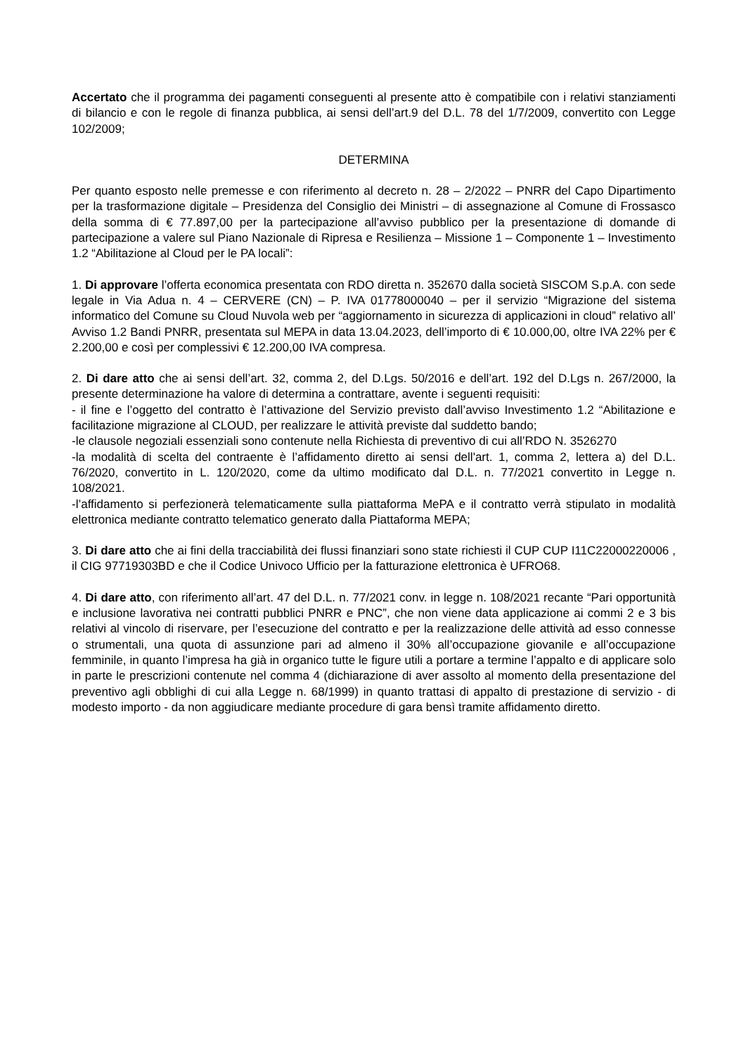Accertato che il programma dei pagamenti conseguenti al presente atto è compatibile con i relativi stanziamenti di bilancio e con le regole di finanza pubblica, ai sensi dell’art.9 del D.L. 78 del 1/7/2009, convertito con Legge 102/2009;
DETERMINA
Per quanto esposto nelle premesse e con riferimento al decreto n. 28 – 2/2022 – PNRR del Capo Dipartimento per la trasformazione digitale – Presidenza del Consiglio dei Ministri – di assegnazione al Comune di Frossasco della somma di € 77.897,00 per la partecipazione all’avviso pubblico per la presentazione di domande di partecipazione a valere sul Piano Nazionale di Ripresa e Resilienza – Missione 1 – Componente 1 – Investimento 1.2 “Abilitazione al Cloud per le PA locali”:
1. Di approvare l’offerta economica presentata con RDO diretta n. 352670 dalla società SISCOM S.p.A. con sede legale in Via Adua n. 4 – CERVERE (CN) – P. IVA 01778000040 – per il servizio “Migrazione del sistema informatico del Comune su Cloud Nuvola web per “aggiornamento in sicurezza di applicazioni in cloud” relativo all’ Avviso 1.2 Bandi PNRR, presentata sul MEPA in data 13.04.2023, dell’importo di € 10.000,00, oltre IVA 22% per € 2.200,00 e così per complessivi € 12.200,00 IVA compresa.
2. Di dare atto che ai sensi dell’art. 32, comma 2, del D.Lgs. 50/2016 e dell’art. 192 del D.Lgs n. 267/2000, la presente determinazione ha valore di determina a contrattare, avente i seguenti requisiti:
- il fine e l’oggetto del contratto è l’attivazione del Servizio previsto dall’avviso Investimento 1.2 “Abilitazione e facilitazione migrazione al CLOUD, per realizzare le attività previste dal suddetto bando;
-le clausole negoziali essenziali sono contenute nella Richiesta di preventivo di cui all’RDO N. 3526270
-la modalità di scelta del contraente è l’affidamento diretto ai sensi dell'art. 1, comma 2, lettera a) del D.L. 76/2020, convertito in L. 120/2020, come da ultimo modificato dal D.L. n. 77/2021 convertito in Legge n. 108/2021.
-l’affidamento si perfezionerà telematicamente sulla piattaforma MePA e il contratto verrà stipulato in modalità elettronica mediante contratto telematico generato dalla Piattaforma MEPA;
3. Di dare atto che ai fini della tracciabilità dei flussi finanziari sono state richiesti il CUP CUP I11C22000220006 , il CIG 97719303BD e che il Codice Univoco Ufficio per la fatturazione elettronica è UFRO68.
4. Di dare atto, con riferimento all’art. 47 del D.L. n. 77/2021 conv. in legge n. 108/2021 recante “Pari opportunità e inclusione lavorativa nei contratti pubblici PNRR e PNC”, che non viene data applicazione ai commi 2 e 3 bis relativi al vincolo di riservare, per l’esecuzione del contratto e per la realizzazione delle attività ad esso connesse o strumentali, una quota di assunzione pari ad almeno il 30% all’occupazione giovanile e all’occupazione femminile, in quanto l’impresa ha già in organico tutte le figure utili a portare a termine l’appalto e di applicare solo in parte le prescrizioni contenute nel comma 4 (dichiarazione di aver assolto al momento della presentazione del preventivo agli obblighi di cui alla Legge n. 68/1999) in quanto trattasi di appalto di prestazione di servizio - di modesto importo - da non aggiudicare mediante procedure di gara bensì tramite affidamento diretto.